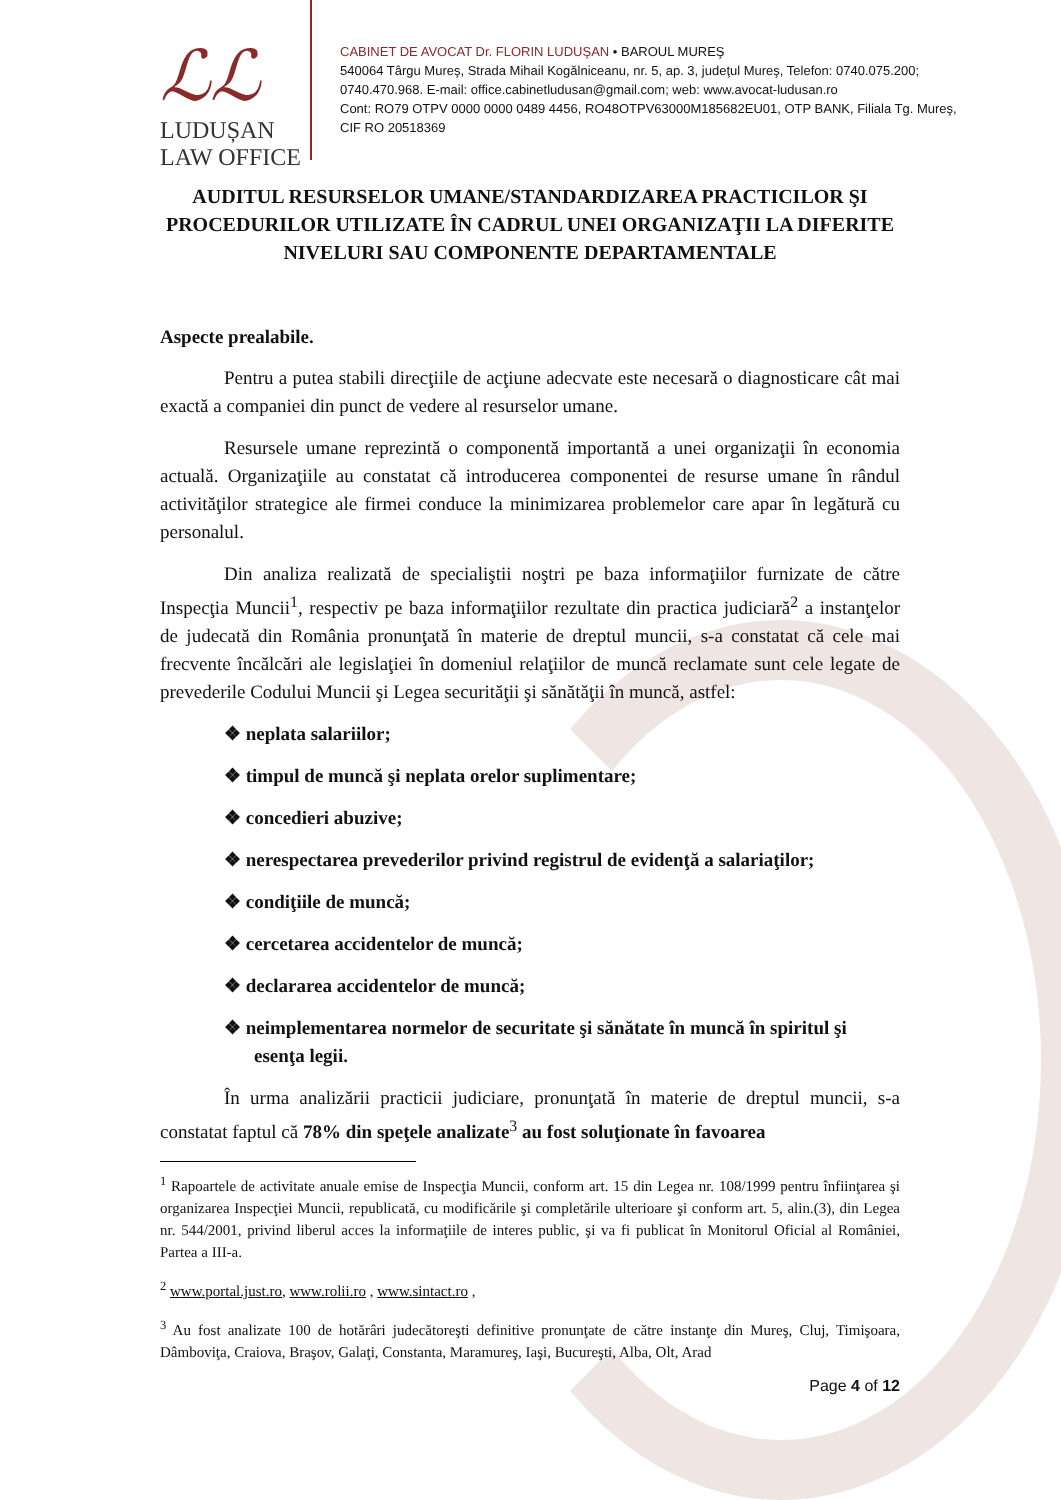ℒℒ
LUDUȘAN LAW OFFICE
CABINET DE AVOCAT Dr. FLORIN LUDUŞAN • BAROUL MUREŞ
540064 Târgu Mureş, Strada Mihail Kogălniceanu, nr. 5, ap. 3, judeţul Mureş, Telefon: 0740.075.200; 0740.470.968. E-mail: office.cabinetludusan@gmail.com; web: www.avocat-ludusan.ro
Cont: RO79 OTPV 0000 0000 0489 4456, RO48OTPV63000M185682EU01, OTP BANK, Filiala Tg. Mureş, CIF RO 20518369
AUDITUL RESURSELOR UMANE/STANDARDIZAREA PRACTICILOR ŞI PROCEDURILOR UTILIZATE ÎN CADRUL UNEI ORGANIZAŢII LA DIFERITE NIVELURI SAU COMPONENTE DEPARTAMENTALE
Aspecte prealabile.
Pentru a putea stabili direcţiile de acţiune adecvate este necesară o diagnosticare cât mai exactă a companiei din punct de vedere al resurselor umane.
Resursele umane reprezintă o componentă importantă a unei organizaţii în economia actuală. Organizaţiile au constatat că introducerea componentei de resurse umane în rândul activităţilor strategice ale firmei conduce la minimizarea problemelor care apar în legătură cu personalul.
Din analiza realizată de specialiştii noştri pe baza informaţiilor furnizate de către Inspecţia Muncii<sup>1</sup>, respectiv pe baza informaţiilor rezultate din practica judiciară<sup>2</sup> a instanţelor de judecată din România pronunţată în materie de dreptul muncii, s-a constatat că cele mai frecvente încălcări ale legislaţiei în domeniul relaţiilor de muncă reclamate sunt cele legate de prevederile Codului Muncii şi Legea securităţii şi sănătăţii în muncă, astfel:
❖ neplata salariilor;
❖ timpul de muncă şi neplata orelor suplimentare;
❖ concedieri abuzive;
❖ nerespectarea prevederilor privind registrul de evidenţă a salariaţilor;
❖ condiţiile de muncă;
❖ cercetarea accidentelor de muncă;
❖ declararea accidentelor de muncă;
❖ neimplementarea normelor de securitate şi sănătate în muncă în spiritul şi esenţa legii.
În urma analizării practicii judiciare, pronunţată în materie de dreptul muncii, s-a constatat faptul că 78% din speţele analizate<sup>3</sup> au fost soluţionate în favoarea
<sup>1</sup> Rapoartele de activitate anuale emise de Inspecţia Muncii, conform art. 15 din Legea nr. 108/1999 pentru înfiinţarea şi organizarea Inspecţiei Muncii, republicată, cu modificările şi completările ulterioare şi conform art. 5, alin.(3), din Legea nr. 544/2001, privind liberul acces la informaţiile de interes public, şi va fi publicat în Monitorul Oficial al României, Partea a III-a.
<sup>2</sup> www.portal.just.ro, www.rolii.ro , www.sintact.ro ,
<sup>3</sup> Au fost analizate 100 de hotărâri judecătoreşti definitive pronunţate de către instanţe din Mureş, Cluj, Timişoara, Dâmboviţa, Craiova, Braşov, Galaţi, Constanta, Maramureş, Iaşi, Bucureşti, Alba, Olt, Arad
Page 4 of 12